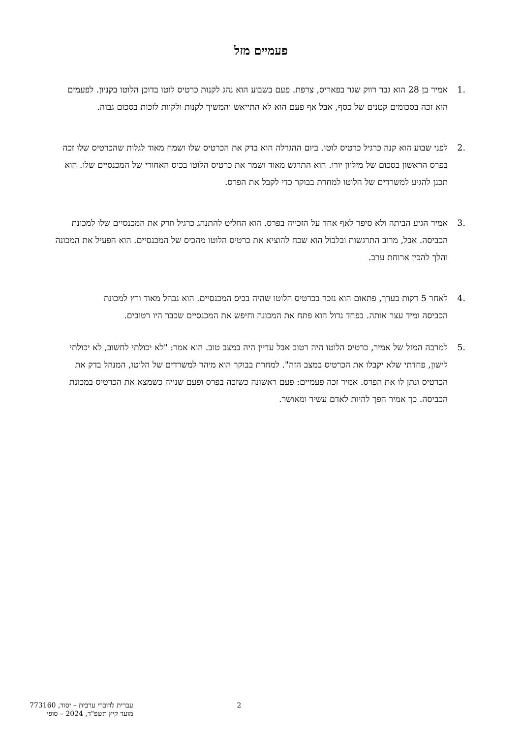פעמיים מזל
.1 אמיר בן 28 הוא גבר רווק שגר בפאריס, צרפת. פעם בשבוע הוא נהג לקנות כרטיס לוטו בדוכן הלוטו בקניון. לפעמים הוא זכה בסכומים קטנים של כסף, אבל אף פעם הוא לא התייאש והמשיך לקנות ולקוות לזכות בסכום גבוה.
.2 לפני שבוע הוא קנה כרגיל כרטיס לוטו. ביום ההגרלה הוא בדק את הכרטיס שלו ושמח מאוד לגלות שהכרטיס שלו זכה בפרס הראשון בסכום של מיליון יורו. הוא התרגש מאוד ושמר את כרטיס הלוטו בכיס האחורי של המכנסיים שלו. הוא תכנן להגיע למשרדים של הלוטו למחרת בבוקר כדי לקבל את הפרס.
.3 אמיר הגיע הביתה ולא סיפר לאף אחד על הזכייה בפרס. הוא החליט להתנהג כרגיל וזרק את המכנסיים שלו למכונת הכביסה. אבל, מרוב התרגשות ובלבול הוא שכח להוציא את כרטיס הלוטו מהכיס של המכנסיים. הוא הפעיל את המכונה והלך להכין ארוחת ערב.
.4 לאחר 5 דקות בערך, פתאום הוא נזכר בכרטיס הלוטו שהיה בכיס המכנסיים. הוא נבהל מאוד ורץ למכונת הכביסה ומיד עצר אותה. בפחד גדול הוא פתח את המכונה וחיפש את המכנסיים שכבר היו רטובים.
.5 למרבה המזל של אמיר, כרטיס הלוטו היה רטוב אבל עדיין היה במצב טוב. הוא אמר: "לא יכולתי לחשוב, לא יכולתי לישון, פחדתי שלא יקבלו את הכרטיס במצב הזה". למחרת בבוקר הוא מיהר למשרדים של הלוטו, המנהל בדק את הכרטיס ונתן לו את הפרס. אמיר זכה פעמיים: פעם ראשונה כשזכה בפרס ופעם שנייה כשמצא את הכרטיס במכונת הכביסה. כך אמיר הפך להיות לאדם עשיר ומאושר.
עברית לדוברי ערבית – יסוד, 773160
מועד קיץ תשפ"ד, 2024 – סופי
2